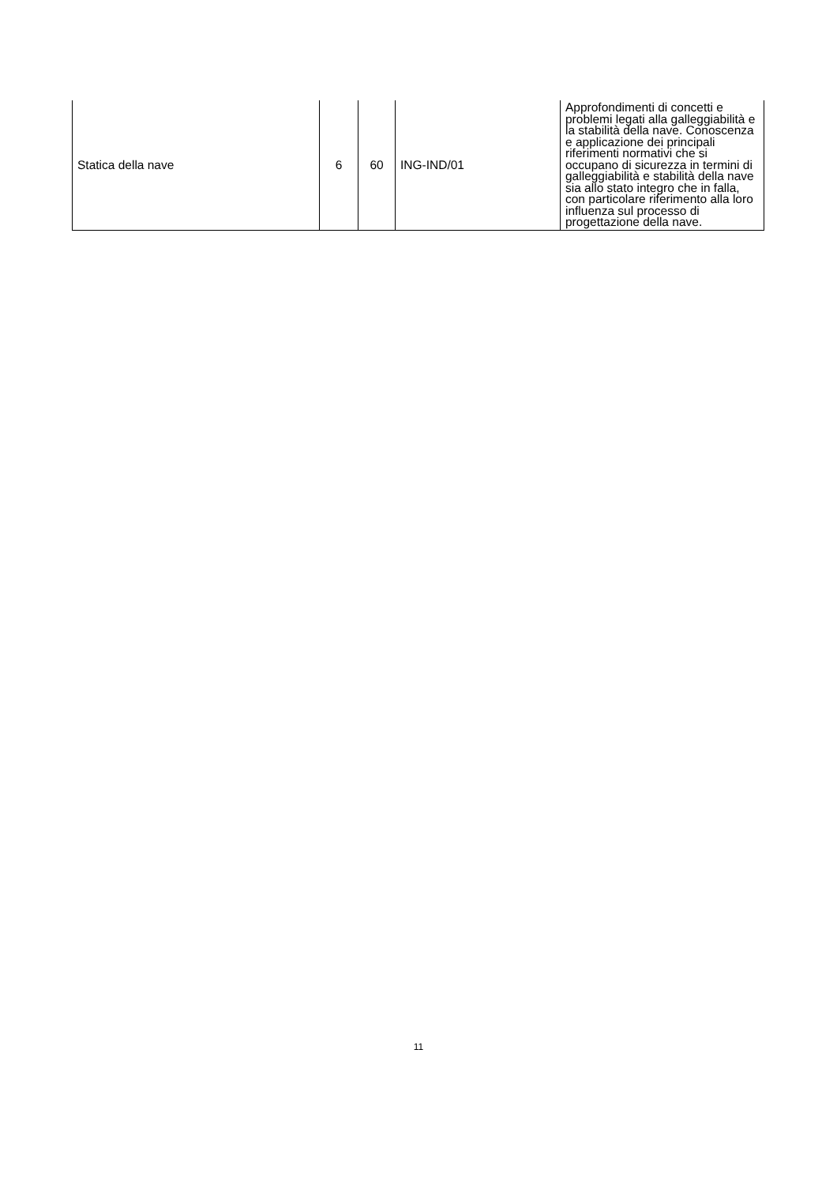| Statica della nave | 6 | 60 | ING-IND/01 | Approfondimenti di concetti e problemi legati alla galleggiabilità e la stabilità della nave. Conoscenza e applicazione dei principali riferimenti normativi che si occupano di sicurezza in termini di galleggiabilità e stabilità della nave sia allo stato integro che in falla, con particolare riferimento alla loro influenza sul processo di progettazione della nave. |
11